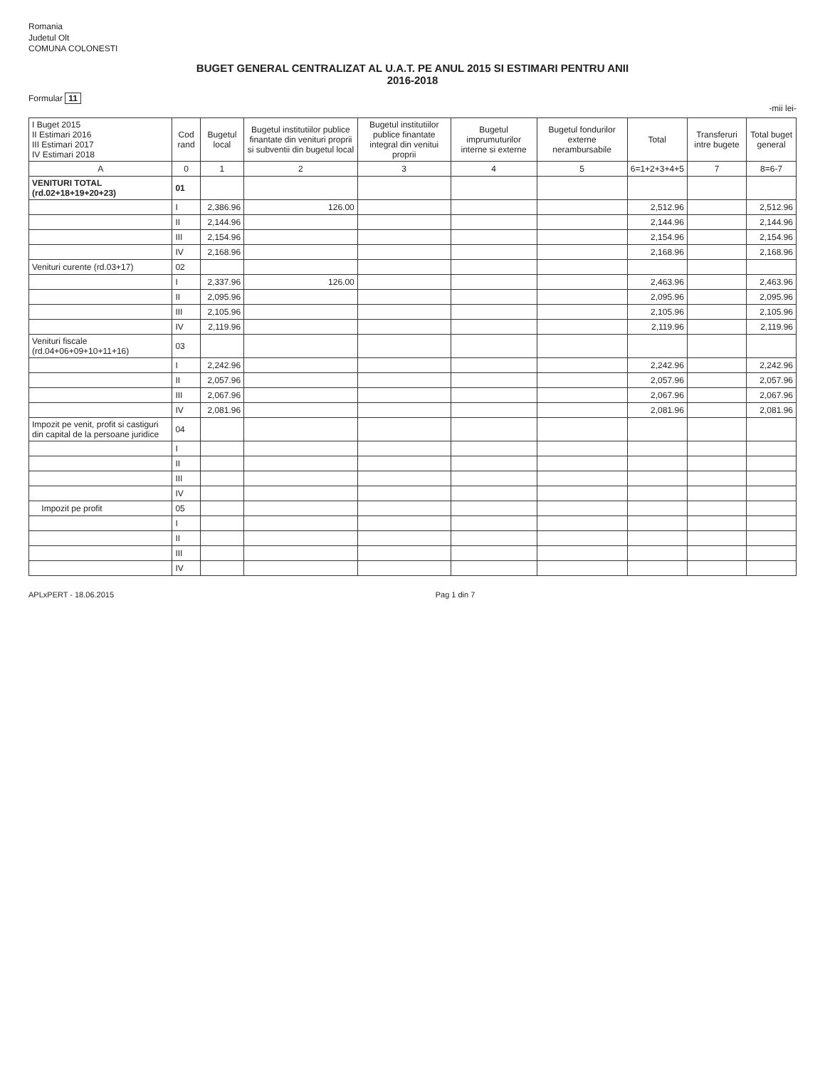Romania
Judetul Olt
COMUNA COLONESTI
BUGET GENERAL CENTRALIZAT AL U.A.T. PE ANUL 2015 SI ESTIMARI PENTRU ANII
2016-2018
Formular 11
-mii lei-
| I Buget 2015 II Estimari 2016 III Estimari 2017 IV Estimari 2018 | Cod rand | Bugetul local | Bugetul institutiilor publice finantate din venituri proprii si subventii din bugetul local | Bugetul institutiilor publice finantate integral din venitui proprii | Bugetul imprumuturilor interne si externe | Bugetul fondurilor externe nerambursabile | Total | Transferuri intre bugete | Total buget general |
| --- | --- | --- | --- | --- | --- | --- | --- | --- | --- |
| A | 0 | 1 | 2 | 3 | 4 | 5 | 6=1+2+3+4+5 | 7 | 8=6-7 |
| VENITURI TOTAL (rd.02+18+19+20+23) | 01 | | | | | | | | |
| | I | 2,386.96 | 126.00 | | | | 2,512.96 | | 2,512.96 |
| | II | 2,144.96 | | | | | 2,144.96 | | 2,144.96 |
| | III | 2,154.96 | | | | | 2,154.96 | | 2,154.96 |
| | IV | 2,168.96 | | | | | 2,168.96 | | 2,168.96 |
| Venituri curente (rd.03+17) | 02 | | | | | | | | |
| | I | 2,337.96 | 126.00 | | | | 2,463.96 | | 2,463.96 |
| | II | 2,095.96 | | | | | 2,095.96 | | 2,095.96 |
| | III | 2,105.96 | | | | | 2,105.96 | | 2,105.96 |
| | IV | 2,119.96 | | | | | 2,119.96 | | 2,119.96 |
| Venituri fiscale (rd.04+06+09+10+11+16) | 03 | | | | | | | | |
| | I | 2,242.96 | | | | | 2,242.96 | | 2,242.96 |
| | II | 2,057.96 | | | | | 2,057.96 | | 2,057.96 |
| | III | 2,067.96 | | | | | 2,067.96 | | 2,067.96 |
| | IV | 2,081.96 | | | | | 2,081.96 | | 2,081.96 |
| Impozit pe venit, profit si castiguri din capital de la persoane juridice | 04 | | | | | | | | |
| | I | | | | | | | | |
| | II | | | | | | | | |
| | III | | | | | | | | |
| | IV | | | | | | | | |
| Impozit pe profit | 05 | | | | | | | | |
| | I | | | | | | | | |
| | II | | | | | | | | |
| | III | | | | | | | | |
| | IV | | | | | | | | |
APLxPERT - 18.06.2015 Pag 1 din 7